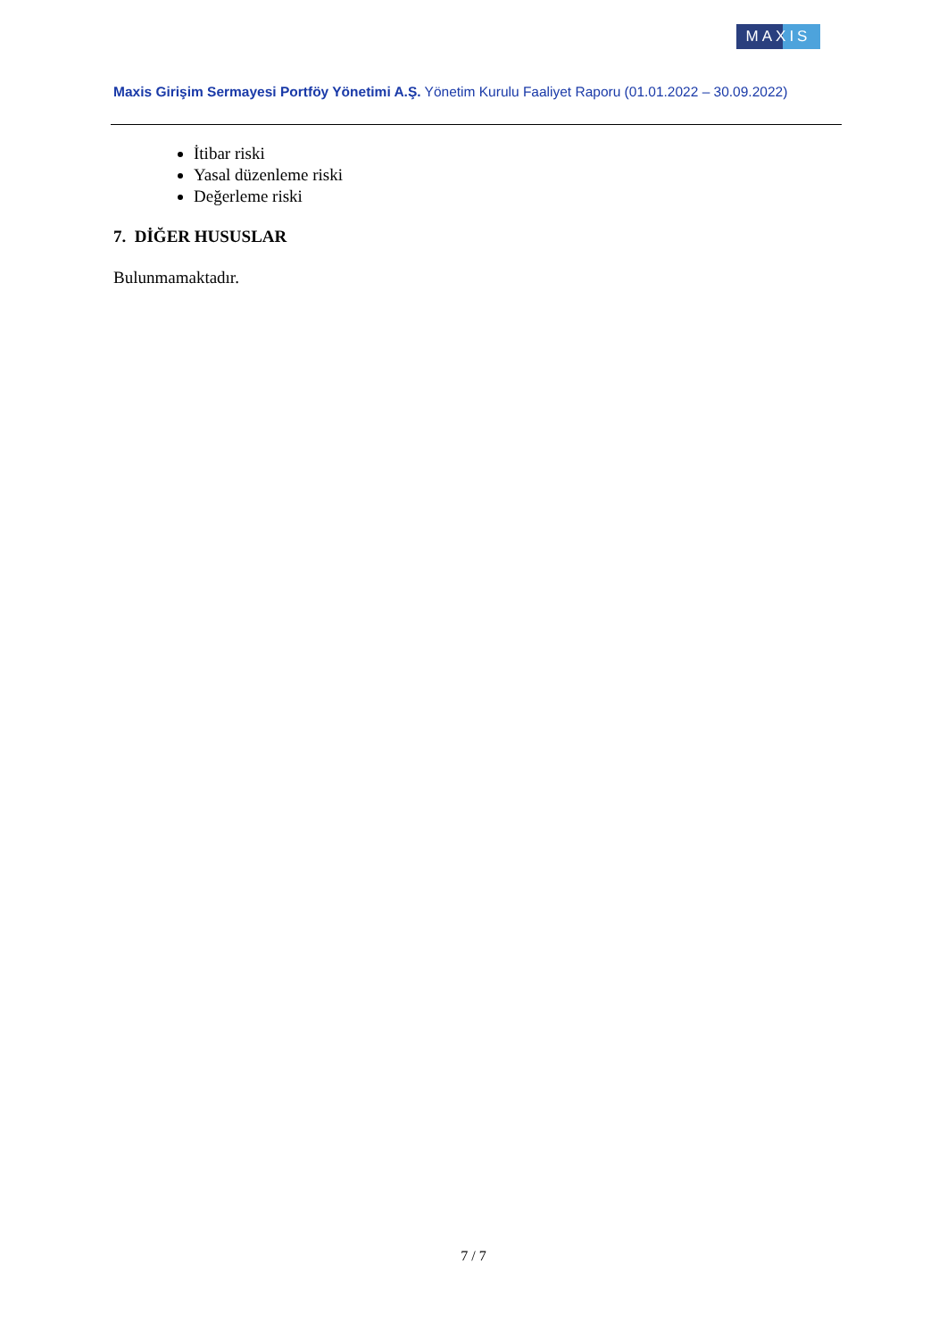MAXIS
Maxis Girişim Sermayesi Portföy Yönetimi A.Ş. Yönetim Kurulu Faaliyet Raporu (01.01.2022 – 30.09.2022)
İtibar riski
Yasal düzenleme riski
Değerleme riski
7. DİĞER HUSUSLAR
Bulunmamaktadır.
7 / 7